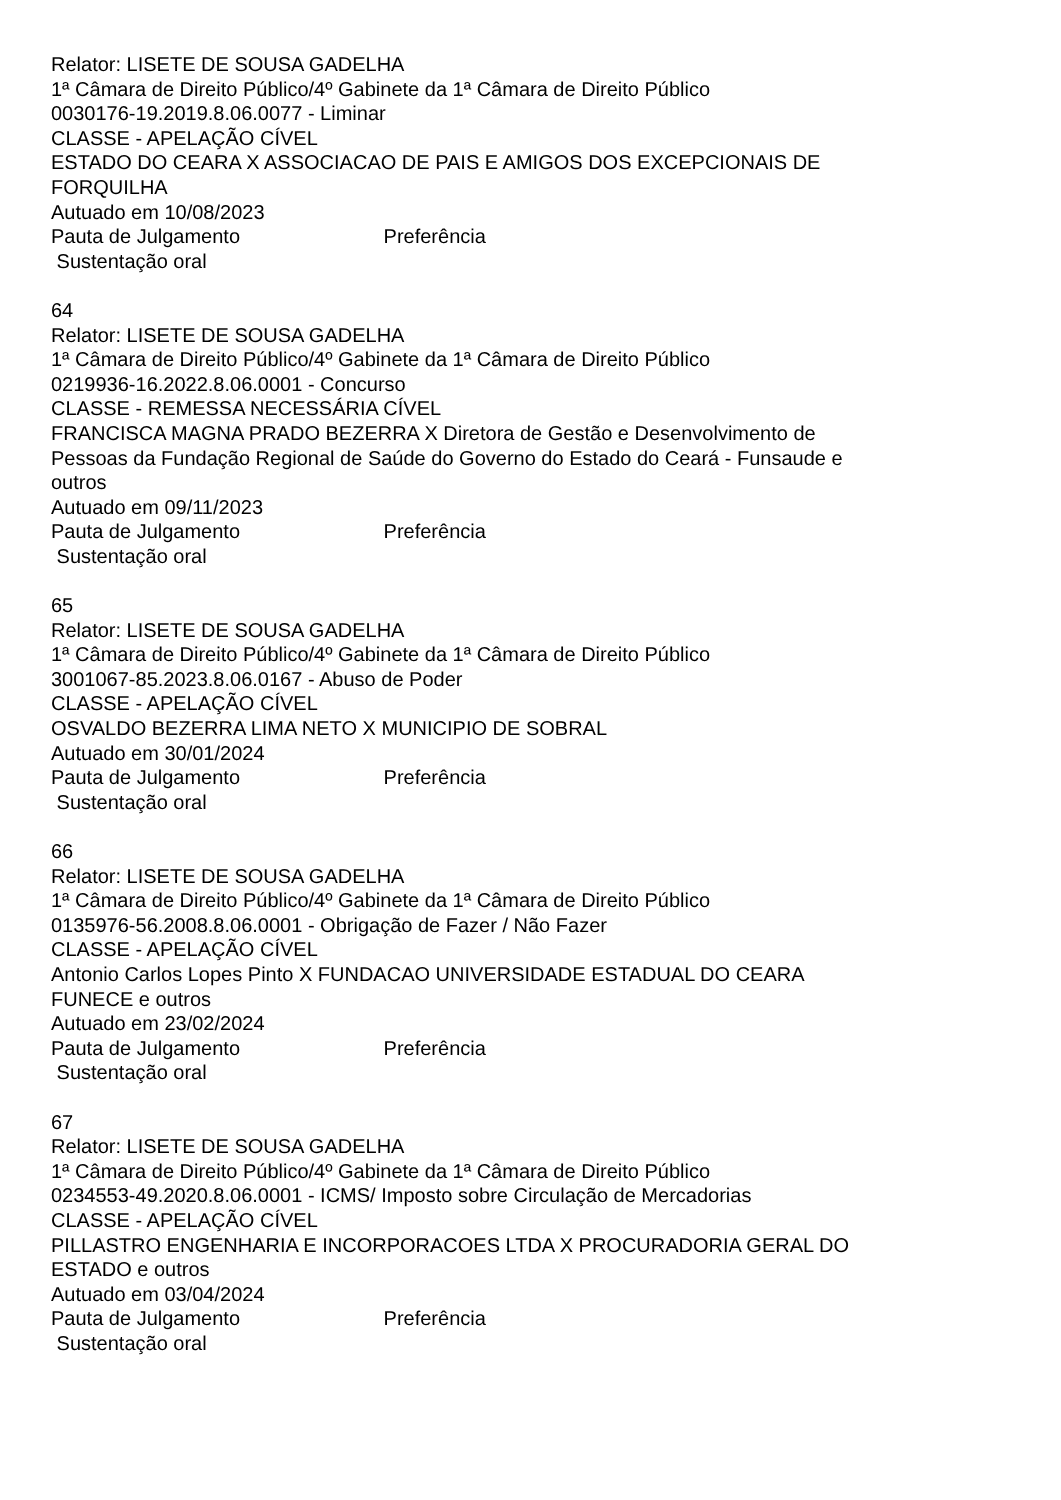Relator: LISETE DE SOUSA GADELHA
1ª Câmara de Direito Público/4º Gabinete da 1ª Câmara de Direito Público
0030176-19.2019.8.06.0077 - Liminar
CLASSE - APELAÇÃO CÍVEL
ESTADO DO CEARA X ASSOCIACAO DE PAIS E AMIGOS DOS EXCEPCIONAIS DE FORQUILHA
Autuado em 10/08/2023
Pauta de Julgamento Preferência
Sustentação oral
64
Relator: LISETE DE SOUSA GADELHA
1ª Câmara de Direito Público/4º Gabinete da 1ª Câmara de Direito Público
0219936-16.2022.8.06.0001 - Concurso
CLASSE - REMESSA NECESSÁRIA CÍVEL
FRANCISCA MAGNA PRADO BEZERRA X Diretora de Gestão e Desenvolvimento de Pessoas da Fundação Regional de Saúde do Governo do Estado do Ceará - Funsaude e outros
Autuado em 09/11/2023
Pauta de Julgamento Preferência
Sustentação oral
65
Relator: LISETE DE SOUSA GADELHA
1ª Câmara de Direito Público/4º Gabinete da 1ª Câmara de Direito Público
3001067-85.2023.8.06.0167 - Abuso de Poder
CLASSE - APELAÇÃO CÍVEL
OSVALDO BEZERRA LIMA NETO X MUNICIPIO DE SOBRAL
Autuado em 30/01/2024
Pauta de Julgamento Preferência
Sustentação oral
66
Relator: LISETE DE SOUSA GADELHA
1ª Câmara de Direito Público/4º Gabinete da 1ª Câmara de Direito Público
0135976-56.2008.8.06.0001 - Obrigação de Fazer / Não Fazer
CLASSE - APELAÇÃO CÍVEL
Antonio Carlos Lopes Pinto X FUNDACAO UNIVERSIDADE ESTADUAL DO CEARA FUNECE e outros
Autuado em 23/02/2024
Pauta de Julgamento Preferência
Sustentação oral
67
Relator: LISETE DE SOUSA GADELHA
1ª Câmara de Direito Público/4º Gabinete da 1ª Câmara de Direito Público
0234553-49.2020.8.06.0001 - ICMS/ Imposto sobre Circulação de Mercadorias
CLASSE - APELAÇÃO CÍVEL
PILLASTRO ENGENHARIA E INCORPORACOES LTDA X PROCURADORIA GERAL DO ESTADO e outros
Autuado em 03/04/2024
Pauta de Julgamento Preferência
Sustentação oral